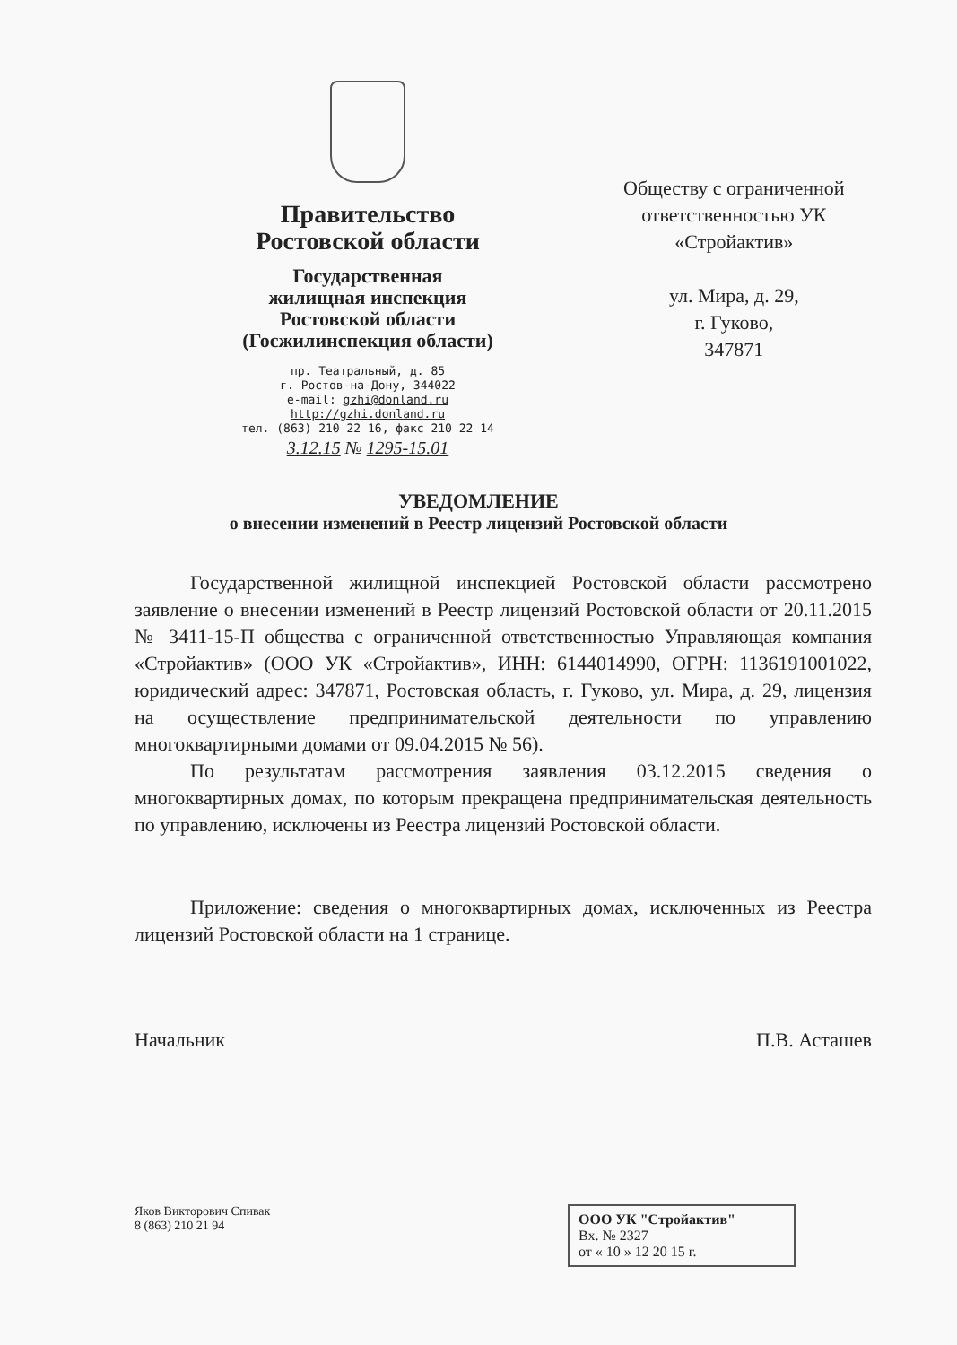Правительство
Ростовской области
Государственная
жилищная инспекция
Ростовской области
(Госжилинспекция области)
пр. Театральный, д. 85
г. Ростов-на-Дону, 344022
e-mail: gzhi@donland.ru
http://gzhi.donland.ru
тел. (863) 210 22 16, факс 210 22 14
3.12.15 № 1295-15.01
Обществу с ограниченной
ответственностью УК
«Стройактив»
ул. Мира, д. 29,
г. Гуково,
347871
УВЕДОМЛЕНИЕ
о внесении изменений в Реестр лицензий Ростовской области
Государственной жилищной инспекцией Ростовской области рассмотрено заявление о внесении изменений в Реестр лицензий Ростовской области от 20.11.2015 № 3411-15-П общества с ограниченной ответственностью Управляющая компания «Стройактив» (ООО УК «Стройактив», ИНН: 6144014990, ОГРН: 1136191001022, юридический адрес: 347871, Ростовская область, г. Гуково, ул. Мира, д. 29, лицензия на осуществление предпринимательской деятельности по управлению многоквартирными домами от 09.04.2015 № 56).
По результатам рассмотрения заявления 03.12.2015 сведения о многоквартирных домах, по которым прекращена предпринимательская деятельность по управлению, исключены из Реестра лицензий Ростовской области.
Приложение: сведения о многоквартирных домах, исключенных из Реестра лицензий Ростовской области на 1 странице.
Начальник П.В. Асташев
Яков Викторович Спивак
8 (863) 210 21 94
ООО УК "Стройактив"
Вх. № 2327
от « 10 » 12 20 15 г.